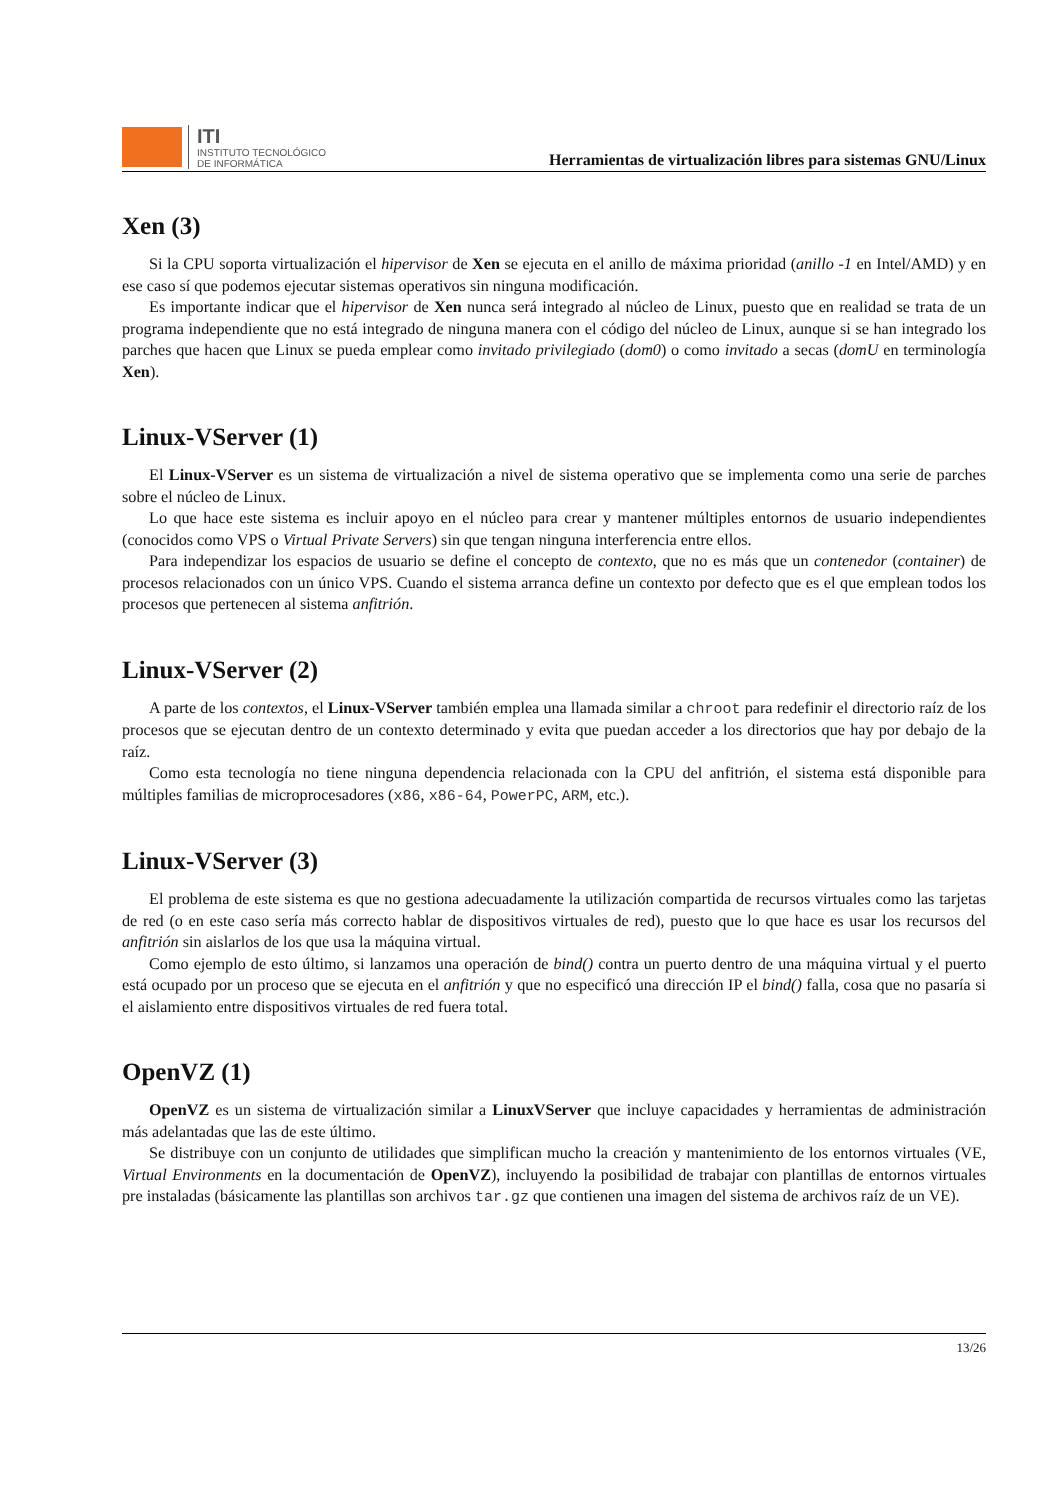ITI
INSTITUTO TECNOLÓGICO
DE INFORMÁTICA
Herramientas de virtualización libres para sistemas GNU/Linux
Xen (3)
Si la CPU soporta virtualización el hipervisor de Xen se ejecuta en el anillo de máxima prioridad (anillo -1 en Intel/AMD) y en ese caso sí que podemos ejecutar sistemas operativos sin ninguna modificación.
Es importante indicar que el hipervisor de Xen nunca será integrado al núcleo de Linux, puesto que en realidad se trata de un programa independiente que no está integrado de ninguna manera con el código del núcleo de Linux, aunque si se han integrado los parches que hacen que Linux se pueda emplear como invitado privilegiado (dom0) o como invitado a secas (domU en terminología Xen).
Linux-VServer (1)
El Linux-VServer es un sistema de virtualización a nivel de sistema operativo que se implementa como una serie de parches sobre el núcleo de Linux.
Lo que hace este sistema es incluir apoyo en el núcleo para crear y mantener múltiples entornos de usuario independientes (conocidos como VPS o Virtual Private Servers) sin que tengan ninguna interferencia entre ellos.
Para independizar los espacios de usuario se define el concepto de contexto, que no es más que un contenedor (container) de procesos relacionados con un único VPS. Cuando el sistema arranca define un contexto por defecto que es el que emplean todos los procesos que pertenecen al sistema anfitrión.
Linux-VServer (2)
A parte de los contextos, el Linux-VServer también emplea una llamada similar a chroot para redefinir el directorio raíz de los procesos que se ejecutan dentro de un contexto determinado y evita que puedan acceder a los directorios que hay por debajo de la raíz.
Como esta tecnología no tiene ninguna dependencia relacionada con la CPU del anfitrión, el sistema está disponible para múltiples familias de microprocesadores (x86, x86-64, PowerPC, ARM, etc.).
Linux-VServer (3)
El problema de este sistema es que no gestiona adecuadamente la utilización compartida de recursos virtuales como las tarjetas de red (o en este caso sería más correcto hablar de dispositivos virtuales de red), puesto que lo que hace es usar los recursos del anfitrión sin aislarlos de los que usa la máquina virtual.
Como ejemplo de esto último, si lanzamos una operación de bind() contra un puerto dentro de una máquina virtual y el puerto está ocupado por un proceso que se ejecuta en el anfitrión y que no especificó una dirección IP el bind() falla, cosa que no pasaría si el aislamiento entre dispositivos virtuales de red fuera total.
OpenVZ (1)
OpenVZ es un sistema de virtualización similar a LinuxVServer que incluye capacidades y herramientas de administración más adelantadas que las de este último.
Se distribuye con un conjunto de utilidades que simplifican mucho la creación y mantenimiento de los entornos virtuales (VE, Virtual Environments en la documentación de OpenVZ), incluyendo la posibilidad de trabajar con plantillas de entornos virtuales pre instaladas (básicamente las plantillas son archivos tar.gz que contienen una imagen del sistema de archivos raíz de un VE).
13/26